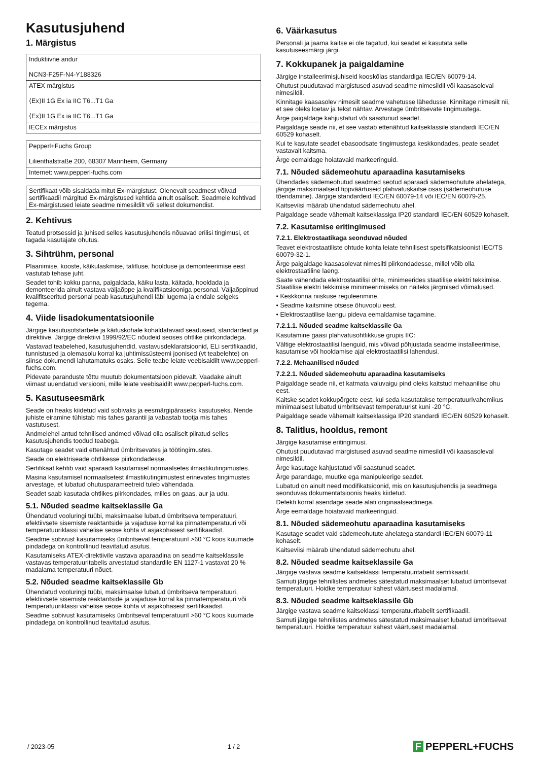Kasutusjuhend
1. Märgistus
| Induktiivne andur NCN3-F25F-N4-Y188326 |
| ATEX märgistus ⟨Ex⟩II 1G Ex ia IIC T6...T1 Ga ⟨Ex⟩II 1G Ex ia IIC T6...T1 Ga |
| IECEx märgistus |
| Pepperl+Fuchs Group Lilienthalstraße 200, 68307 Mannheim, Germany |
| Internet: www.pepperl-fuchs.com |
Sertifikaat võib sisaldada mitut Ex-märgistust. Olenevalt seadmest võivad sertifikaadil märgitud Ex-märgistused kehtida ainult osaliselt. Seadmele kehtivad Ex-märgistused leiate seadme nimesildilt või sellest dokumendist.
2. Kehtivus
Teatud protsessid ja juhised selles kasutusjuhendis nõuavad erilisi tingimusi, et tagada kasutajate ohutus.
3. Sihtrühm, personal
Plaanimise, kooste, käikulaskmise, talitluse, hoolduse ja demonteerimise eest vastutab tehase juht.
Seadet tohib kokku panna, paigaldada, käiku lasta, käitada, hooldada ja demonteerida ainult vastava väljaõppe ja kvalifikatsiooniga personal. Väljaõppinud kvalifitseeritud personal peab kasutusjuhendi läbi lugema ja endale selgeks tegema.
4. Viide lisadokumentatsioonile
Järgige kasutusotstarbele ja käituskohale kohaldatavaid seaduseid, standardeid ja direktiive. Järgige direktiivi 1999/92/EC nõudeid seoses ohtlike piirkondadega.
Vastavad teabelehed, kasutusjuhendid, vastavusdeklaratsioonid, ELi sertifikaadid, tunnistused ja olemasolu korral ka juhtimissüsteemi joonised (vt teabelehte) on siinse dokumendi lahutamatuks osaks. Selle teabe leiate veebisaidilt www.pepperl-fuchs.com.
Pidevate paranduste tõttu muutub dokumentatsioon pidevalt. Vaadake ainult viimast uuendatud versiooni, mille leiate veebisaidilt www.pepperl-fuchs.com.
5. Kasutuseesmärk
Seade on heaks kiidetud vaid sobivaks ja eesmärgipäraseks kasutuseks. Nende juhiste eiramine tühistab mis tahes garantii ja vabastab tootja mis tahes vastutusest.
Andmelehel antud tehnilised andmed võivad olla osaliselt piiratud selles kasutusjuhendis toodud teabega.
Kasutage seadet vaid ettenähtud ümbritsevates ja töötingimustes.
Seade on elektriseade ohtlikesse piirkondadesse.
Sertifikaat kehtib vaid aparaadi kasutamisel normaalsetes ilmastikutingimustes.
Masina kasutamisel normaalsetest ilmastikutingimustest erinevates tingimustes arvestage, et lubatud ohutusparameetreid tuleb vähendada.
Seadet saab kasutada ohtlikes piirkondades, milles on gaas, aur ja udu.
5.1. Nõuded seadme kaitseklassile Ga
Ühendatud vooluringi tüübi, maksimaalse lubatud ümbritseva temperatuuri, efektiivsete sisemiste reaktantside ja vajaduse korral ka pinnatemperatuuri või temperatuuriklassi vahelise seose kohta vt asjakohasest sertifikaadist.
Seadme sobivust kasutamiseks ümbritseval temperatuuril >60 °C koos kuumade pindadega on kontrollinud teavitatud asutus.
Kasutamiseks ATEX-direktiivile vastava aparaadina on seadme kaitseklassile vastavas temperatuuritabelis arvestatud standardile EN 1127-1 vastavat 20 % madalama temperatuuri nõuet.
5.2. Nõuded seadme kaitseklassile Gb
Ühendatud vooluringi tüübi, maksimaalse lubatud ümbritseva temperatuuri, efektiivsete sisemiste reaktantside ja vajaduse korral ka pinnatemperatuuri või temperatuuriklassi vahelise seose kohta vt asjakohasest sertifikaadist.
Seadme sobivust kasutamiseks ümbritseval temperatuuril >60 °C koos kuumade pindadega on kontrollinud teavitatud asutus.
6. Väärkasutus
Personali ja jaama kaitse ei ole tagatud, kui seadet ei kasutata selle kasutuseesmärgi järgi.
7. Kokkupanek ja paigaldamine
Järgige installeerimisjuhiseid kooskõlas standardiga IEC/EN 60079-14.
Ohutust puudutavad märgistused asuvad seadme nimesildil või kaasasoleval nimesildil.
Kinnitage kaasasolev nimesilt seadme vahetusse lähedusse. Kinnitage nimesilt nii, et see oleks loetav ja tekst nähtav. Arvestage ümbritsevate tingimustega.
Ärge paigaldage kahjustatud või saastunud seadet.
Paigaldage seade nii, et see vastab ettenähtud kaitseklassile standardi IEC/EN 60529 kohaselt.
Kui te kasutate seadet ebasoodsate tingimustega keskkondades, peate seadet vastavalt kaitsma.
Ärge eemaldage hoiatavaid markeeringuid.
7.1. Nõuded sädemeohutu aparaadina kasutamiseks
Ühendades sädemeohutud seadmed seotud aparaadi sädemeohutute ahelatega, järgige maksimaalseid tippväärtuseid plahvatuskaitse osas (sädemeohutuse tõendamine). Järgige standardeid IEC/EN 60079-14 või IEC/EN 60079-25.
Kaitseviisi määrab ühendatud sädemeohutu ahel.
Paigaldage seade vähemalt kaitseklassiga IP20 standardi IEC/EN 60529 kohaselt.
7.2. Kasutamise eritingimused
7.2.1. Elektrostaatikaga seonduvad nõuded
Teavet elektrostaatiliste ohtude kohta leiate tehnilisest spetsifikatsioonist IEC/TS 60079-32-1.
Ärge paigaldage kaasasolevat nimesilti piirkondadesse, millel võib olla elektrostaatiline laeng.
Saate vähendada elektrostaatilisi ohte, minimeerides staatilise elektri tekkimise. Staatilise elektri tekkimise minimeerimiseks on näiteks järgmised võimalused.
• Keskkonna niiskuse reguleerimine.
• Seadme kaitsmine otsese õhuvoolu eest.
• Elektrostaatilise laengu pideva eemaldamise tagamine.
7.2.1.1. Nõuded seadme kaitseklassile Ga
Kasutamine gaasi plahvatusohtlikkuse grupis IIC:
Vältige elektrostaatilisi laenguid, mis võivad põhjustada seadme installeerimise, kasutamise või hooldamise ajal elektrostaatilisi lahendusi.
7.2.2. Mehaanilised nõuded
7.2.2.1. Nõuded sädemeohutu aparaadina kasutamiseks
Paigaldage seade nii, et katmata valuvaigu pind oleks kaitstud mehaanilise ohu eest.
Kaitske seadet kokkupõrgete eest, kui seda kasutatakse temperatuurivahemikus minimaalsest lubatud ümbritsevast temperatuurist kuni -20 °C.
Paigaldage seade vähemalt kaitseklassiga IP20 standardi IEC/EN 60529 kohaselt.
8. Talitlus, hooldus, remont
Järgige kasutamise eritingimusi.
Ohutust puudutavad märgistused asuvad seadme nimesildil või kaasasoleval nimesildil.
Ärge kasutage kahjustatud või saastunud seadet.
Ärge parandage, muutke ega manipuleerige seadet.
Lubatud on ainult need modifikatsioonid, mis on kasutusjuhendis ja seadmega seonduvas dokumentatsioonis heaks kiidetud.
Defekti korral asendage seade alati originaalseadmega.
Ärge eemaldage hoiatavaid markeeringuid.
8.1. Nõuded sädemeohutu aparaadina kasutamiseks
Kasutage seadet vaid sädemeohutute ahelatega standardi IEC/EN 60079-11 kohaselt.
Kaitseviisi määrab ühendatud sädemeohutu ahel.
8.2. Nõuded seadme kaitseklassile Ga
Järgige vastava seadme kaitseklassi temperatuuritabelit sertifikaadil.
Samuti järgige tehnilistes andmetes sätestatud maksimaalset lubatud ümbritsevat temperatuuri. Hoidke temperatuur kahest väärtusest madalamal.
8.3. Nõuded seadme kaitseklassile Gb
Järgige vastava seadme kaitseklassi temperatuuritabelit sertifikaadil.
Samuti järgige tehnilistes andmetes sätestatud maksimaalset lubatud ümbritsevat temperatuuri. Hoidke temperatuur kahest väärtusest madalamal.
/ 2023-05 1 / 2 F PEPPERL+FUCHS